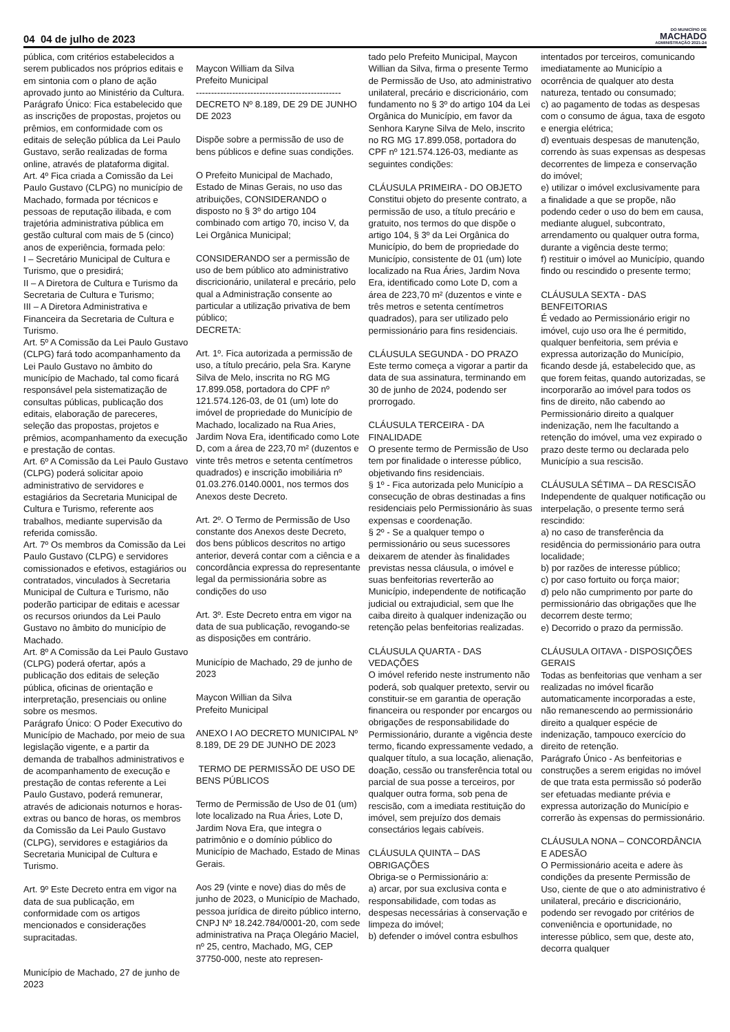04 04 de julho de 2023
DO MUNICÍPIO DE
MACHADO
ADMINISTRAÇÃO 2021-24
pública, com critérios estabelecidos a serem publicados nos próprios editais e em sintonia com o plano de ação aprovado junto ao Ministério da Cultura.
Parágrafo Único: Fica estabelecido que as inscrições de propostas, projetos ou prêmios, em conformidade com os editais de seleção pública da Lei Paulo Gustavo, serão realizadas de forma online, através de plataforma digital.
Art. 4º Fica criada a Comissão da Lei Paulo Gustavo (CLPG) no município de Machado, formada por técnicos e pessoas de reputação ilibada, e com trajetória administrativa pública em gestão cultural com mais de 5 (cinco) anos de experiência, formada pelo:
I – Secretário Municipal de Cultura e Turismo, que o presidirá;
II – A Diretora de Cultura e Turismo da Secretaria de Cultura e Turismo;
III – A Diretora Administrativa e Financeira da Secretaria de Cultura e Turismo.
Art. 5º A Comissão da Lei Paulo Gustavo (CLPG) fará todo acompanhamento da Lei Paulo Gustavo no âmbito do município de Machado, tal como ficará responsável pela sistematização de consultas públicas, publicação dos editais, elaboração de pareceres, seleção das propostas, projetos e prêmios, acompanhamento da execução e prestação de contas.
Art. 6º A Comissão da Lei Paulo Gustavo (CLPG) poderá solicitar apoio administrativo de servidores e estagiários da Secretaria Municipal de Cultura e Turismo, referente aos trabalhos, mediante supervisão da referida comissão.
Art. 7º Os membros da Comissão da Lei Paulo Gustavo (CLPG) e servidores comissionados e efetivos, estagiários ou contratados, vinculados à Secretaria Municipal de Cultura e Turismo, não poderão participar de editais e acessar os recursos oriundos da Lei Paulo Gustavo no âmbito do município de Machado.
Art. 8º A Comissão da Lei Paulo Gustavo (CLPG) poderá ofertar, após a publicação dos editais de seleção pública, oficinas de orientação e interpretação, presenciais ou online sobre os mesmos.
Parágrafo Único: O Poder Executivo do Município de Machado, por meio de sua legislação vigente, e a partir da demanda de trabalhos administrativos e de acompanhamento de execução e prestação de contas referente a Lei Paulo Gustavo, poderá remunerar, através de adicionais noturnos e horas-extras ou banco de horas, os membros da Comissão da Lei Paulo Gustavo (CLPG), servidores e estagiários da Secretaria Municipal de Cultura e Turismo.
Art. 9º Este Decreto entra em vigor na data de sua publicação, em conformidade com os artigos mencionados e considerações supracitadas.
Município de Machado, 27 de junho de 2023
Maycon William da Silva
Prefeito Municipal
------------------------------------------------
DECRETO Nº 8.189, DE 29 DE JUNHO DE 2023
Dispõe sobre a permissão de uso de bens públicos e define suas condições.
O Prefeito Municipal de Machado, Estado de Minas Gerais, no uso das atribuições, CONSIDERANDO o disposto no § 3º do artigo 104 combinado com artigo 70, inciso V, da Lei Orgânica Municipal;
CONSIDERANDO ser a permissão de uso de bem público ato administrativo discricionário, unilateral e precário, pelo qual a Administração consente ao particular a utilização privativa de bem público;
DECRETA:
Art. 1º. Fica autorizada a permissão de uso, a título precário, pela Sra. Karyne Silva de Melo, inscrita no RG MG 17.899.058, portadora do CPF nº 121.574.126-03, de 01 (um) lote do imóvel de propriedade do Município de Machado, localizado na Rua Aries, Jardim Nova Era, identificado como Lote D, com a área de 223,70 m² (duzentos e vinte três metros e setenta centímetros quadrados) e inscrição imobiliária nº 01.03.276.0140.0001, nos termos dos Anexos deste Decreto.
Art. 2º. O Termo de Permissão de Uso constante dos Anexos deste Decreto, dos bens públicos descritos no artigo anterior, deverá contar com a ciência e a concordância expressa do representante legal da permissionária sobre as condições do uso
Art. 3º. Este Decreto entra em vigor na data de sua publicação, revogando-se as disposições em contrário.
Município de Machado, 29 de junho de 2023
Maycon Willian da Silva
Prefeito Municipal
ANEXO I AO DECRETO MUNICIPAL Nº 8.189, DE 29 DE JUNHO DE 2023
TERMO DE PERMISSÃO DE USO DE BENS PÚBLICOS
Termo de Permissão de Uso de 01 (um) lote localizado na Rua Áries, Lote D, Jardim Nova Era, que integra o patrimônio e o domínio público do Município de Machado, Estado de Minas Gerais.
Aos 29 (vinte e nove) dias do mês de junho de 2023, o Município de Machado, pessoa jurídica de direito público interno, CNPJ Nº 18.242.784/0001-20, com sede administrativa na Praça Olegário Maciel, nº 25, centro, Machado, MG, CEP 37750-000, neste ato represen-
tado pelo Prefeito Municipal, Maycon Willian da Silva, firma o presente Termo de Permissão de Uso, ato administrativo unilateral, precário e discricionário, com fundamento no § 3º do artigo 104 da Lei Orgânica do Município, em favor da Senhora Karyne Silva de Melo, inscrito no RG MG 17.899.058, portadora do CPF nº 121.574.126-03, mediante as seguintes condições:
CLÁUSULA PRIMEIRA - DO OBJETO
Constitui objeto do presente contrato, a permissão de uso, a título precário e gratuito, nos termos do que dispõe o artigo 104, § 3º da Lei Orgânica do Município, do bem de propriedade do Município, consistente de 01 (um) lote localizado na Rua Áries, Jardim Nova Era, identificado como Lote D, com a área de 223,70 m² (duzentos e vinte e três metros e setenta centímetros quadrados), para ser utilizado pelo permissionário para fins residenciais.
CLÁUSULA SEGUNDA - DO PRAZO
Este termo começa a vigorar a partir da data de sua assinatura, terminando em 30 de junho de 2024, podendo ser prorrogado.
CLÁUSULA TERCEIRA - DA FINALIDADE
O presente termo de Permissão de Uso tem por finalidade o interesse público, objetivando fins residenciais.
§ 1º - Fica autorizada pelo Município a consecução de obras destinadas a fins residenciais pelo Permissionário às suas expensas e coordenação.
§ 2º - Se a qualquer tempo o permissionário ou seus sucessores deixarem de atender às finalidades previstas nessa cláusula, o imóvel e suas benfeitorias reverterão ao Município, independente de notificação judicial ou extrajudicial, sem que lhe caiba direito à qualquer indenização ou retenção pelas benfeitorias realizadas.
CLÁUSULA QUARTA - DAS VEDAÇÕES
O imóvel referido neste instrumento não poderá, sob qualquer pretexto, servir ou constituir-se em garantia de operação financeira ou responder por encargos ou obrigações de responsabilidade do Permissionário, durante a vigência deste termo, ficando expressamente vedado, a qualquer título, a sua locação, alienação, doação, cessão ou transferência total ou parcial de sua posse a terceiros, por qualquer outra forma, sob pena de rescisão, com a imediata restituição do imóvel, sem prejuízo dos demais consectários legais cabíveis.
CLÁUSULA QUINTA – DAS OBRIGAÇÕES
Obriga-se o Permissionário a:
a) arcar, por sua exclusiva conta e responsabilidade, com todas as despesas necessárias à conservação e limpeza do imóvel;
b) defender o imóvel contra esbulhos
intentados por terceiros, comunicando imediatamente ao Município a ocorrência de qualquer ato desta natureza, tentado ou consumado;
c) ao pagamento de todas as despesas com o consumo de água, taxa de esgoto e energia elétrica;
d) eventuais despesas de manutenção, correndo às suas expensas as despesas decorrentes de limpeza e conservação do imóvel;
e) utilizar o imóvel exclusivamente para a finalidade a que se propõe, não podendo ceder o uso do bem em causa, mediante aluguel, subcontrato, arrendamento ou qualquer outra forma, durante a vigência deste termo;
f) restituir o imóvel ao Município, quando findo ou rescindido o presente termo;
CLÁUSULA SEXTA - DAS BENFEITORIAS
É vedado ao Permissionário erigir no imóvel, cujo uso ora lhe é permitido, qualquer benfeitoria, sem prévia e expressa autorização do Município, ficando desde já, estabelecido que, as que forem feitas, quando autorizadas, se incorporarão ao imóvel para todos os fins de direito, não cabendo ao Permissionário direito a qualquer indenização, nem lhe facultando a retenção do imóvel, uma vez expirado o prazo deste termo ou declarada pelo Município a sua rescisão.
CLÁUSULA SÉTIMA – DA RESCISÃO
Independente de qualquer notificação ou interpelação, o presente termo será rescindido:
a) no caso de transferência da residência do permissionário para outra localidade;
b) por razões de interesse público;
c) por caso fortuito ou força maior;
d) pelo não cumprimento por parte do permissionário das obrigações que lhe decorrem deste termo;
e) Decorrido o prazo da permissão.
CLÁUSULA OITAVA - DISPOSIÇÕES GERAIS
Todas as benfeitorias que venham a ser realizadas no imóvel ficarão automaticamente incorporadas a este, não remanescendo ao permissionário direito a qualquer espécie de indenização, tampouco exercício do direito de retenção.
Parágrafo Único - As benfeitorias e construções a serem erigidas no imóvel de que trata esta permissão só poderão ser efetuadas mediante prévia e expressa autorização do Município e correrão às expensas do permissionário.
CLÁUSULA NONA – CONCORDÂNCIA E ADESÃO
O Permissionário aceita e adere às condições da presente Permissão de Uso, ciente de que o ato administrativo é unilateral, precário e discricionário, podendo ser revogado por critérios de conveniência e oportunidade, no interesse público, sem que, deste ato, decorra qualquer